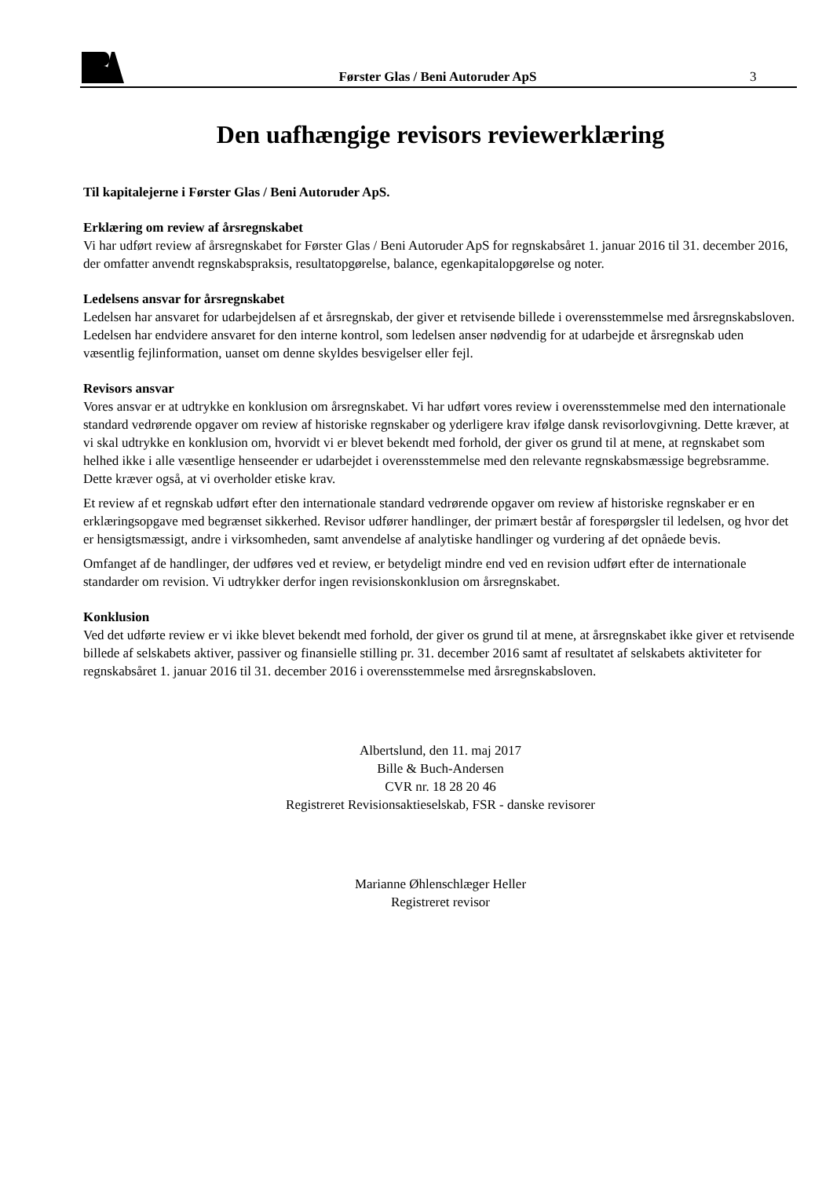Førster Glas / Beni Autoruder ApS
3
Den uafhængige revisors reviewerklæring
Til kapitalejerne i Førster Glas / Beni Autoruder ApS.
Erklæring om review af årsregnskabet
Vi har udført review af årsregnskabet for Førster Glas / Beni Autoruder ApS for regnskabsåret 1. januar 2016 til 31. december 2016, der omfatter anvendt regnskabspraksis, resultatopgørelse, balance, egenkapitalopgørelse og noter.
Ledelsens ansvar for årsregnskabet
Ledelsen har ansvaret for udarbejdelsen af et årsregnskab, der giver et retvisende billede i overensstemmelse med årsregnskabsloven. Ledelsen har endvidere ansvaret for den interne kontrol, som ledelsen anser nødvendig for at udarbejde et årsregnskab uden væsentlig fejlinformation, uanset om denne skyldes besvigelser eller fejl.
Revisors ansvar
Vores ansvar er at udtrykke en konklusion om årsregnskabet. Vi har udført vores review i overensstemmelse med den internationale standard vedrørende opgaver om review af historiske regnskaber og yderligere krav ifølge dansk revisorlovgivning. Dette kræver, at vi skal udtrykke en konklusion om, hvorvidt vi er blevet bekendt med forhold, der giver os grund til at mene, at regnskabet som helhed ikke i alle væsentlige henseender er udarbejdet i overensstemmelse med den relevante regnskabsmæssige begrebsramme. Dette kræver også, at vi overholder etiske krav.
Et review af et regnskab udført efter den internationale standard vedrørende opgaver om review af historiske regnskaber er en erklæringsopgave med begrænset sikkerhed. Revisor udfører handlinger, der primært består af forespørgsler til ledelsen, og hvor det er hensigtsmæssigt, andre i virksomheden, samt anvendelse af analytiske handlinger og vurdering af det opnåede bevis.
Omfanget af de handlinger, der udføres ved et review, er betydeligt mindre end ved en revision udført efter de internationale standarder om revision. Vi udtrykker derfor ingen revisionskonklusion om årsregnskabet.
Konklusion
Ved det udførte review er vi ikke blevet bekendt med forhold, der giver os grund til at mene, at årsregnskabet ikke giver et retvisende billede af selskabets aktiver, passiver og finansielle stilling pr. 31. december 2016 samt af resultatet af selskabets aktiviteter for regnskabsåret 1. januar 2016 til 31. december 2016 i overensstemmelse med årsregnskabsloven.
Albertslund, den 11. maj 2017
Bille & Buch-Andersen
CVR nr. 18 28 20 46
Registreret Revisionsaktieselskab, FSR - danske revisorer
Marianne Øhlenschlæger Heller
Registreret revisor